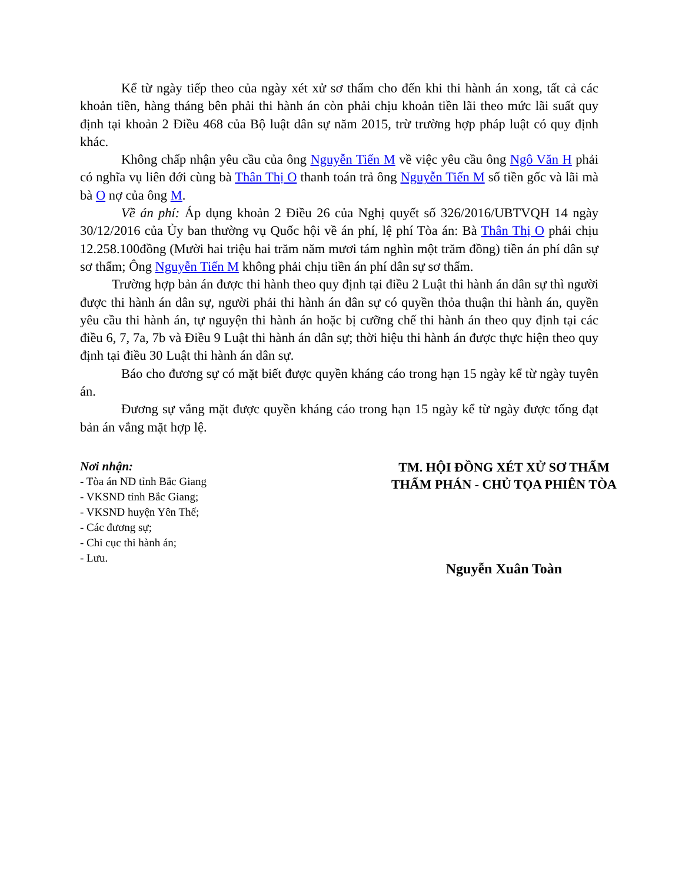Kể từ ngày tiếp theo của ngày xét xử sơ thẩm cho đến khi thi hành án xong, tất cả các khoản tiền, hàng tháng bên phải thi hành án còn phải chịu khoản tiền lãi theo mức lãi suất quy định tại khoản 2 Điều 468 của Bộ luật dân sự năm 2015, trừ trường hợp pháp luật có quy định khác.
Không chấp nhận yêu cầu của ông Nguyễn Tiến M về việc yêu cầu ông Ngô Văn H phải có nghĩa vụ liên đới cùng bà Thân Thị O thanh toán trả ông Nguyễn Tiến M số tiền gốc và lãi mà bà O nợ của ông M.
Về án phí: Áp dụng khoản 2 Điều 26 của Nghị quyết số 326/2016/UBTVQH 14 ngày 30/12/2016 của Ủy ban thường vụ Quốc hội về án phí, lệ phí Tòa án: Bà Thân Thị O phải chịu 12.258.100đồng (Mười hai triệu hai trăm năm mươi tám nghìn một trăm đồng) tiền án phí dân sự sơ thẩm; Ông Nguyễn Tiến M không phải chịu tiền án phí dân sự sơ thẩm.
Trường hợp bản án được thi hành theo quy định tại điều 2 Luật thi hành án dân sự thì người được thi hành án dân sự, người phải thi hành án dân sự có quyền thỏa thuận thi hành án, quyền yêu cầu thi hành án, tự nguyện thi hành án hoặc bị cưỡng chế thi hành án theo quy định tại các điều 6, 7, 7a, 7b và Điều 9 Luật thi hành án dân sự; thời hiệu thi hành án được thực hiện theo quy định tại điều 30 Luật thi hành án dân sự.
Báo cho đương sự có mặt biết được quyền kháng cáo trong hạn 15 ngày kể từ ngày tuyên án.
Đương sự vắng mặt được quyền kháng cáo trong hạn 15 ngày kể từ ngày được tống đạt bản án vắng mặt hợp lệ.
Nơi nhận:
- Tòa án ND tỉnh Bắc Giang
- VKSND tỉnh Bắc Giang;
- VKSND huyện Yên Thế;
- Các đương sự;
- Chi cục thi hành án;
- Lưu.
TM. HỘI ĐỒNG XÉT XỬ SƠ THẨM
THẨM PHÁN - CHỦ TỌA PHIÊN TÒA
Nguyễn Xuân Toàn